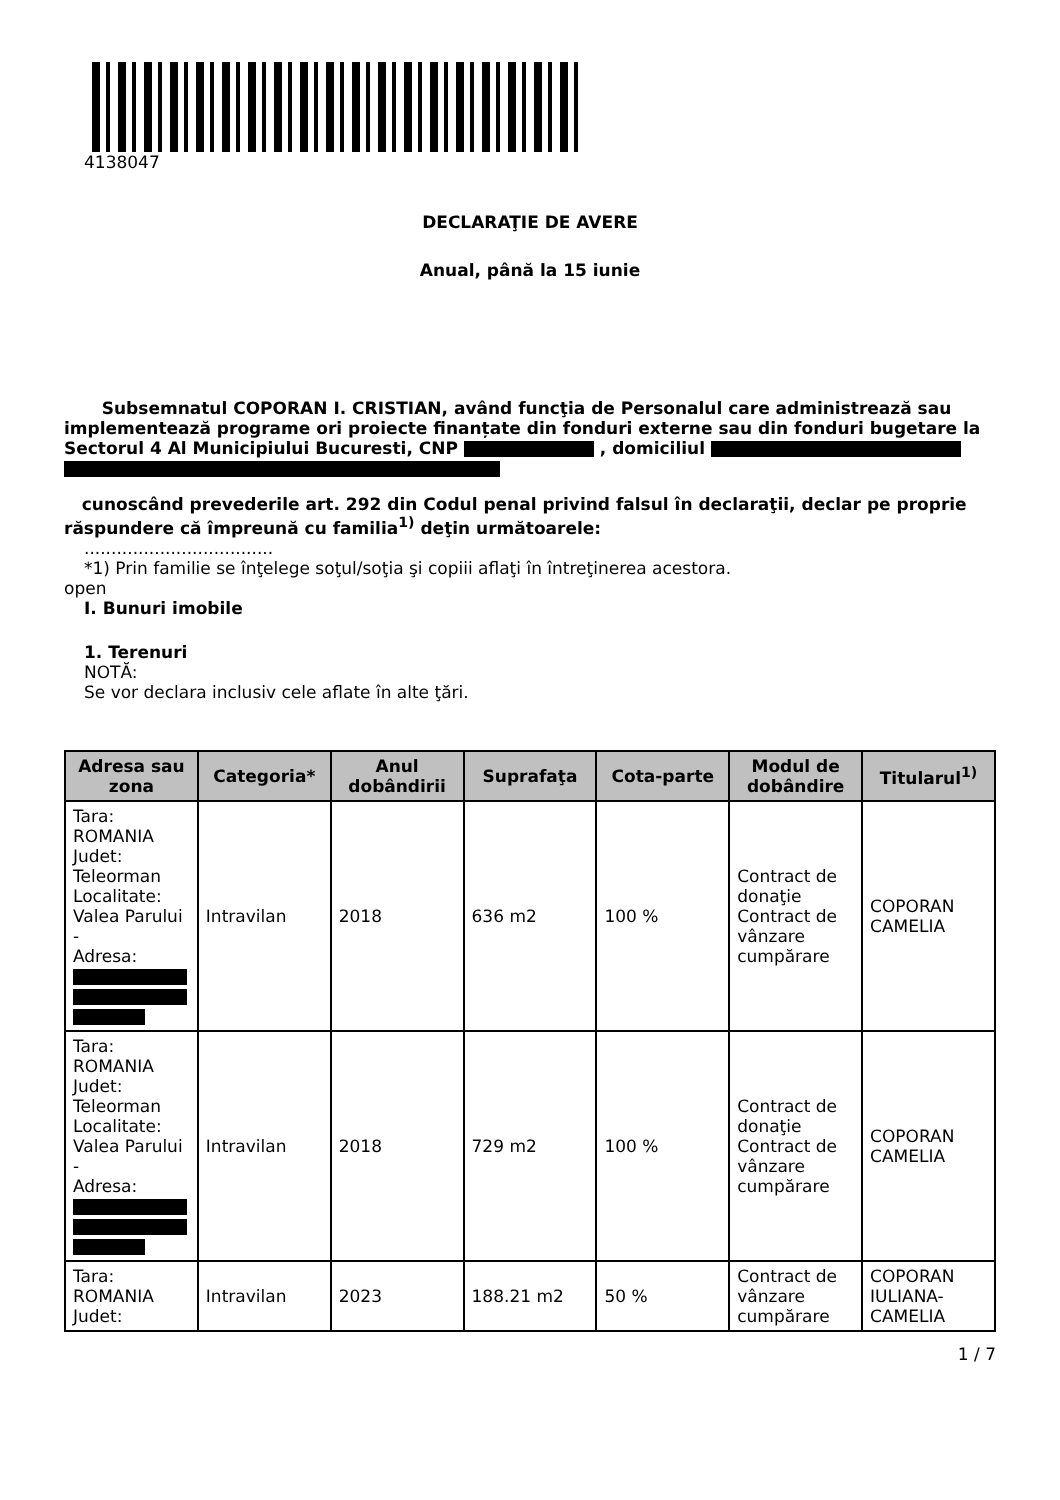4138047
DECLARAŢIE DE AVERE
Anual, până la 15 iunie
Subsemnatul COPORAN I. CRISTIAN, având funcţia de Personalul care administrează sau implementează programe ori proiecte finanțate din fonduri externe sau din fonduri bugetare la Sectorul 4 Al Municipiului Bucuresti, CNP , domiciliul
cunoscând prevederile art. 292 din Codul penal privind falsul în declaraţii, declar pe proprie răspundere că împreună cu familia<sup>1)</sup> deţin următoarele:
...................................
*1) Prin familie se înţelege soţul/soţia şi copiii aflaţi în întreţinerea acestora.
open
I. Bunuri imobile
1. Terenuri
NOTĂ:
Se vor declara inclusiv cele aflate în alte ţări.
| Adresa sau zona | Categoria* | Anul dobândirii | Suprafaţa | Cota-parte | Modul de dobândire | Titularul<sup>1)</sup> |
| --- | --- | --- | --- | --- | --- | --- |
| Tara: ROMANIA Judet: Teleorman Localitate: Valea Parului - Adresa: | Intravilan | 2018 | 636 m2 | 100 % | Contract de donaţie Contract de vânzare cumpărare | COPORAN CAMELIA |
| Tara: ROMANIA Judet: Teleorman Localitate: Valea Parului - Adresa: | Intravilan | 2018 | 729 m2 | 100 % | Contract de donaţie Contract de vânzare cumpărare | COPORAN CAMELIA |
| Tara: ROMANIA Judet: | Intravilan | 2023 | 188.21 m2 | 50 % | Contract de vânzare cumpărare | COPORAN IULIANA-CAMELIA |
1 / 7